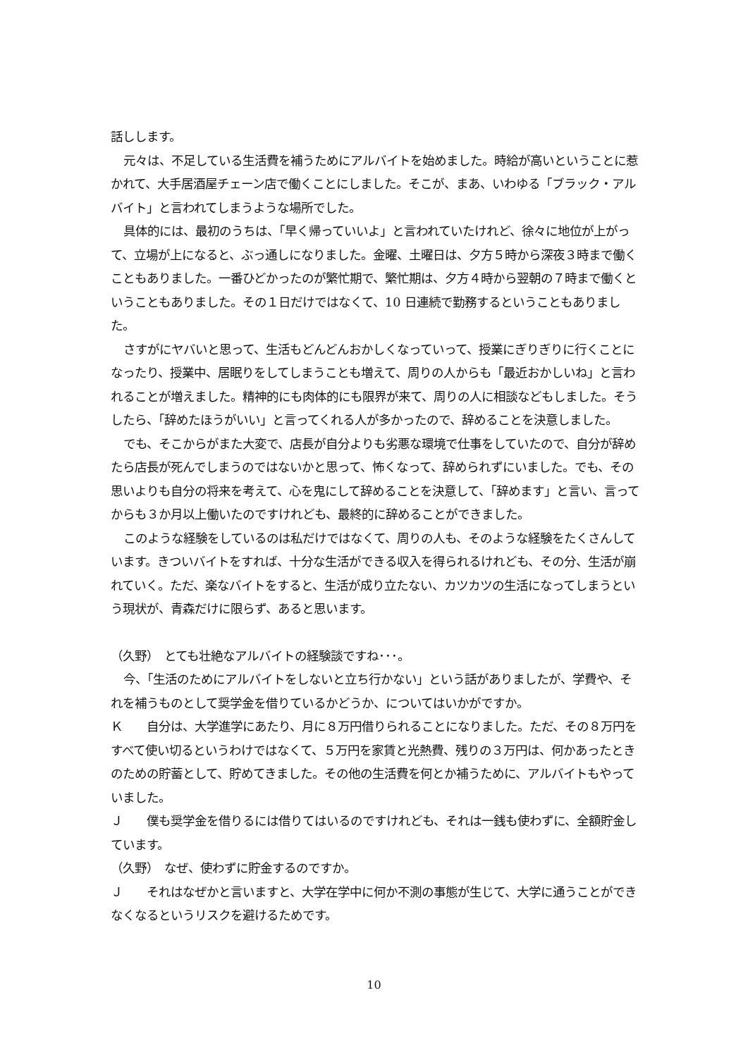話しします。
元々は、不足している生活費を補うためにアルバイトを始めました。時給が高いということに惹かれて、大手居酒屋チェーン店で働くことにしました。そこが、まあ、いわゆる「ブラック・アルバイト」と言われてしまうような場所でした。
具体的には、最初のうちは、「早く帰っていいよ」と言われていたけれど、徐々に地位が上がって、立場が上になると、ぶっ通しになりました。金曜、土曜日は、夕方５時から深夜３時まで働くこともありました。一番ひどかったのが繁忙期で、繁忙期は、夕方４時から翌朝の７時まで働くということもありました。その１日だけではなくて、10 日連続で勤務するということもありました。
さすがにヤバいと思って、生活もどんどんおかしくなっていって、授業にぎりぎりに行くことになったり、授業中、居眠りをしてしまうことも増えて、周りの人からも「最近おかしいね」と言われることが増えました。精神的にも肉体的にも限界が来て、周りの人に相談などもしました。そうしたら、「辞めたほうがいい」と言ってくれる人が多かったので、辞めることを決意しました。
でも、そこからがまた大変で、店長が自分よりも劣悪な環境で仕事をしていたので、自分が辞めたら店長が死んでしまうのではないかと思って、怖くなって、辞められずにいました。でも、その思いよりも自分の将来を考えて、心を鬼にして辞めることを決意して、「辞めます」と言い、言ってからも３か月以上働いたのですけれども、最終的に辞めることができました。
このような経験をしているのは私だけではなくて、周りの人も、そのような経験をたくさんしています。きついバイトをすれば、十分な生活ができる収入を得られるけれども、その分、生活が崩れていく。ただ、楽なバイトをすると、生活が成り立たない、カツカツの生活になってしまうという現状が、青森だけに限らず、あると思います。
（久野）　とても壮絶なアルバイトの経験談ですね･･･。
今、「生活のためにアルバイトをしないと立ち行かない」という話がありましたが、学費や、それを補うものとして奨学金を借りているかどうか、についてはいかがですか。
Ｋ　　自分は、大学進学にあたり、月に８万円借りられることになりました。ただ、その８万円をすべて使い切るというわけではなくて、５万円を家賃と光熱費、残りの３万円は、何かあったときのための貯蓄として、貯めてきました。その他の生活費を何とか補うために、アルバイトもやっていました。
Ｊ　　僕も奨学金を借りるには借りてはいるのですけれども、それは一銭も使わずに、全額貯金しています。
（久野）　なぜ、使わずに貯金するのですか。
Ｊ　　それはなぜかと言いますと、大学在学中に何か不測の事態が生じて、大学に通うことができなくなるというリスクを避けるためです。
10